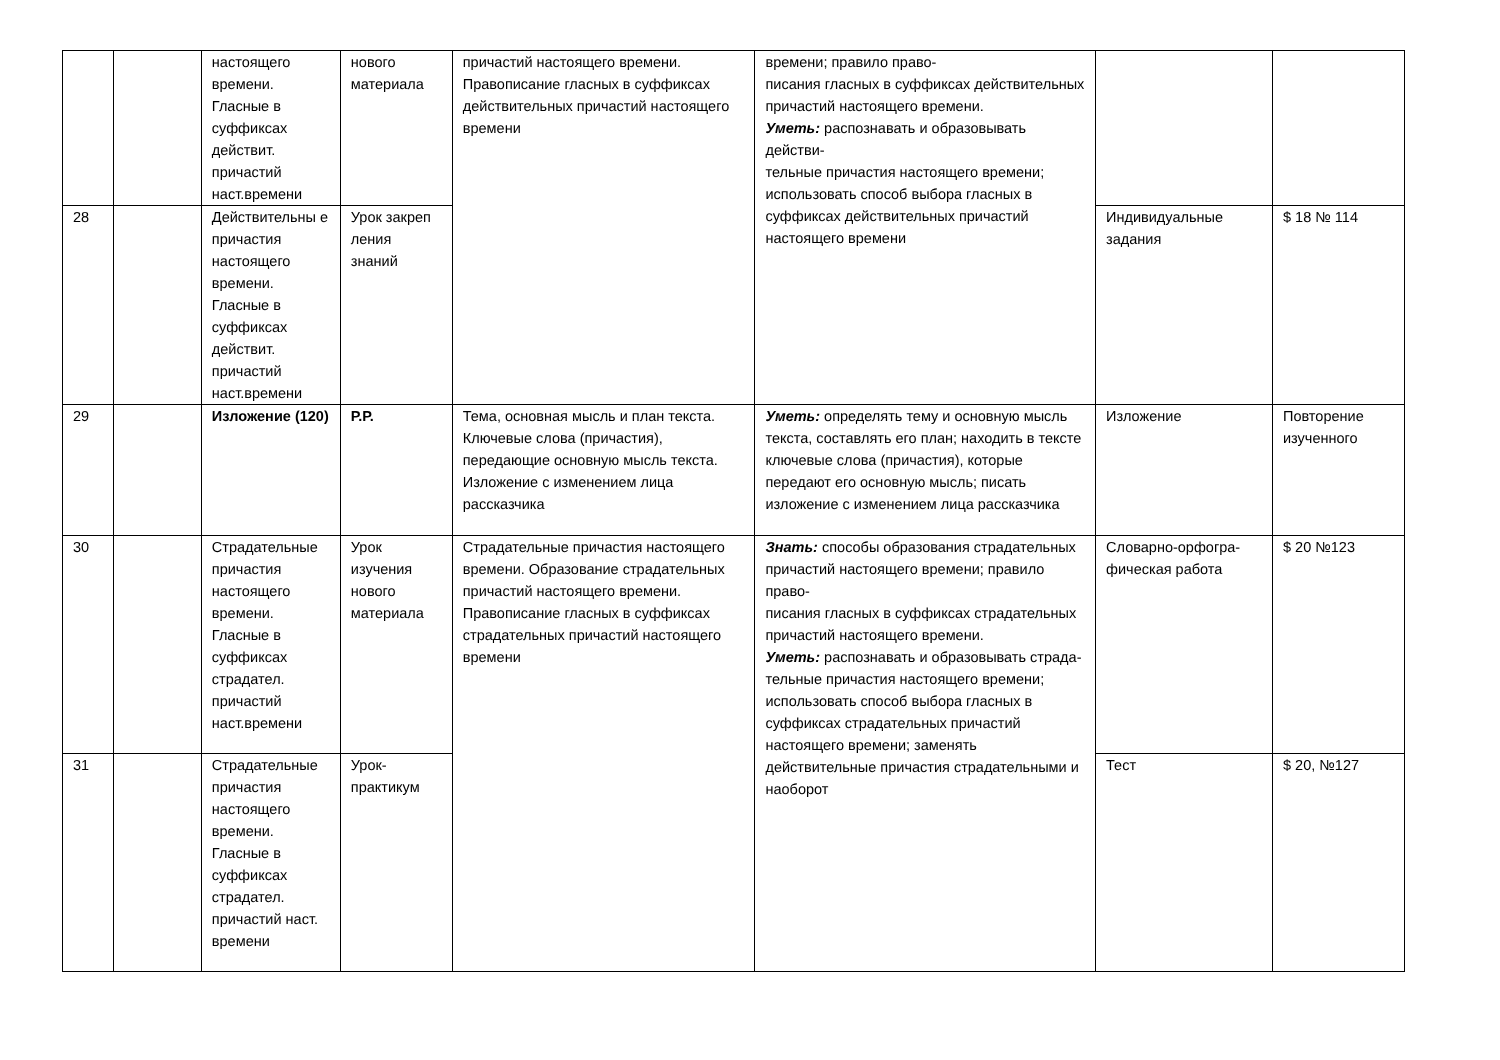| | | настоящего времени. Гласные в суффиксах действит. причастий наст.времени | нового материала | причастий настоящего времени. Правописание гласных в суффиксах действительных причастий настоящего времени | времени; правило право- писания гласных в суффиксах действительных причастий настоящего времени. Уметь: распознавать и образовывать действи- тельные причастия настоящего времени; использовать способ выбора гласных в суффиксах действительных причастий настоящего времени | | |
| 28 | | Действительны е причастия настоящего времени. Гласные в суффиксах действит. причастий наст.времени | Урок закреп ления знаний | | | Индивидуальные задания | $ 18 № 114 |
| 29 | | Изложение (120) | Р.Р. | Тема, основная мысль и план текста. Ключевые слова (причастия), передающие основную мысль текста. Изложение с изменением лица рассказчика | Уметь: определять тему и основную мысль текста, составлять его план; находить в тексте ключевые слова (причастия), которые передают его основную мысль; писать изложение с изменением лица рассказчика | Изложение | Повторение изученного |
| 30 | | Страдательные причастия настоящего времени. Гласные в суффиксах страдател. причастий наст.времени | Урок изучения нового материала | Страдательные причастия настоящего времени. Образование страдательных причастий настоящего времени. Правописание гласных в суффиксах страдательных причастий настоящего времени | Знать: способы образования страдательных причастий настоящего времени; правило право- писания гласных в суффиксах страдательных причастий настоящего времени. Уметь: распознавать и образовывать страда- тельные причастия настоящего времени; использовать способ выбора гласных в суффиксах страдательных причастий настоящего времени; заменять действительные причастия страдательными и наоборот | Словарно-орфогра-фическая работа | $ 20 №123 |
| 31 | | Страдательные причастия настоящего времени. Гласные в суффиксах страдател. причастий наст. времени | Урок-практикум | | | Тест | $ 20, №127 |